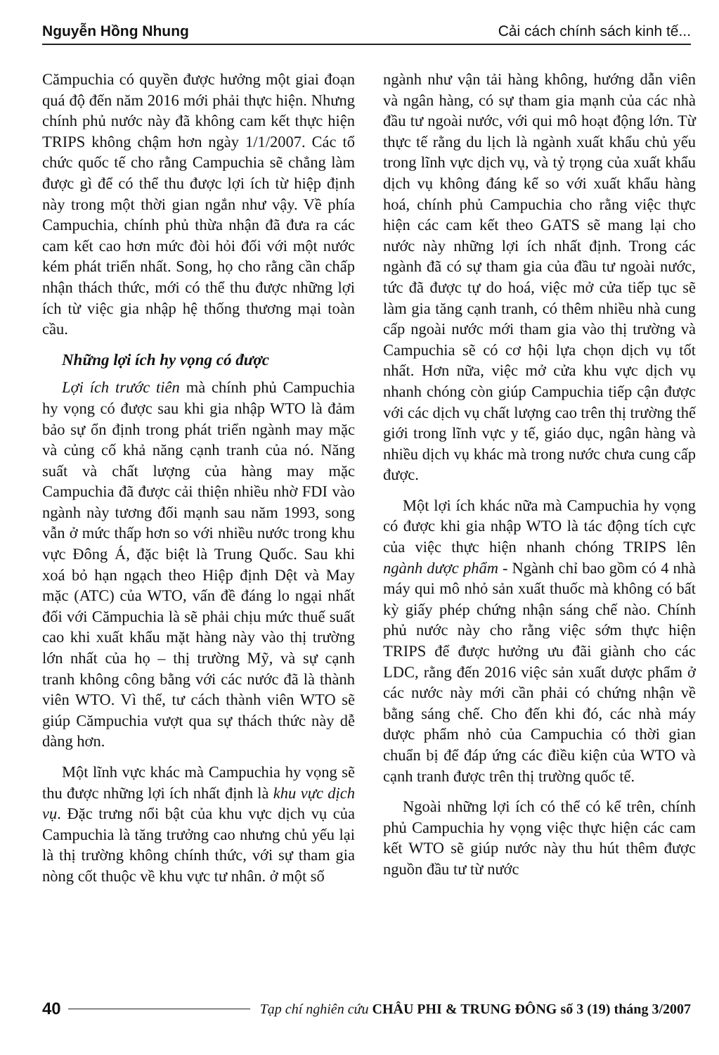Nguyễn Hồng Nhung Cải cách chính sách kinh tế...
Cămpuchia có quyền được hưởng một giai đoạn quá độ đến năm 2016 mới phải thực hiện. Nhưng chính phủ nước này đã không cam kết thực hiện TRIPS không chậm hơn ngày 1/1/2007. Các tổ chức quốc tế cho rằng Campuchia sẽ chẳng làm được gì để có thể thu được lợi ích từ hiệp định này trong một thời gian ngắn như vậy. Về phía Campuchia, chính phủ thừa nhận đã đưa ra các cam kết cao hơn mức đòi hỏi đối với một nước kém phát triển nhất. Song, họ cho rằng cần chấp nhận thách thức, mới có thể thu được những lợi ích từ việc gia nhập hệ thống thương mại toàn cầu.
Những lợi ích hy vọng có được
Lợi ích trước tiên mà chính phủ Campuchia hy vọng có được sau khi gia nhập WTO là đảm bảo sự ổn định trong phát triển ngành may mặc và củng cố khả năng cạnh tranh của nó. Năng suất và chất lượng của hàng may mặc Campuchia đã được cải thiện nhiều nhờ FDI vào ngành này tương đối mạnh sau năm 1993, song vẫn ở mức thấp hơn so với nhiều nước trong khu vực Đông Á, đặc biệt là Trung Quốc. Sau khi xoá bỏ hạn ngạch theo Hiệp định Dệt và May mặc (ATC) của WTO, vấn đề đáng lo ngại nhất đối với Cămpuchia là sẽ phải chịu mức thuế suất cao khi xuất khẩu mặt hàng này vào thị trường lớn nhất của họ – thị trường Mỹ, và sự cạnh tranh không công bằng với các nước đã là thành viên WTO. Vì thế, tư cách thành viên WTO sẽ giúp Cămpuchia vượt qua sự thách thức này dễ dàng hơn.
Một lĩnh vực khác mà Campuchia hy vọng sẽ thu được những lợi ích nhất định là khu vực dịch vụ. Đặc trưng nổi bật của khu vực dịch vụ của Campuchia là tăng trưởng cao nhưng chủ yếu lại là thị trường không chính thức, với sự tham gia nòng cốt thuộc về khu vực tư nhân. ở một số
ngành như vận tải hàng không, hướng dẫn viên và ngân hàng, có sự tham gia mạnh của các nhà đầu tư ngoài nước, với qui mô hoạt động lớn. Từ thực tế rằng du lịch là ngành xuất khẩu chủ yếu trong lĩnh vực dịch vụ, và tỷ trọng của xuất khẩu dịch vụ không đáng kể so với xuất khẩu hàng hoá, chính phủ Campuchia cho rằng việc thực hiện các cam kết theo GATS sẽ mang lại cho nước này những lợi ích nhất định. Trong các ngành đã có sự tham gia của đầu tư ngoài nước, tức đã được tự do hoá, việc mở cửa tiếp tục sẽ làm gia tăng cạnh tranh, có thêm nhiều nhà cung cấp ngoài nước mới tham gia vào thị trường và Campuchia sẽ có cơ hội lựa chọn dịch vụ tốt nhất. Hơn nữa, việc mở cửa khu vực dịch vụ nhanh chóng còn giúp Campuchia tiếp cận được với các dịch vụ chất lượng cao trên thị trường thế giới trong lĩnh vực y tế, giáo dục, ngân hàng và nhiều dịch vụ khác mà trong nước chưa cung cấp được.
Một lợi ích khác nữa mà Campuchia hy vọng có được khi gia nhập WTO là tác động tích cực của việc thực hiện nhanh chóng TRIPS lên ngành dược phẩm - Ngành chỉ bao gồm có 4 nhà máy qui mô nhỏ sản xuất thuốc mà không có bất kỳ giấy phép chứng nhận sáng chế nào. Chính phủ nước này cho rằng việc sớm thực hiện TRIPS để được hưởng ưu đãi giành cho các LDC, rằng đến 2016 việc sản xuất dược phẩm ở các nước này mới cần phải có chứng nhận về bằng sáng chế. Cho đến khi đó, các nhà máy dược phẩm nhỏ của Campuchia có thời gian chuẩn bị để đáp ứng các điều kiện của WTO và cạnh tranh được trên thị trường quốc tế.
Ngoài những lợi ích có thể có kể trên, chính phủ Campuchia hy vọng việc thực hiện các cam kết WTO sẽ giúp nước này thu hút thêm được nguồn đầu tư từ nước
40 Tạp chí nghiên cứu CHÂU PHI & TRUNG ĐÔNG số 3 (19) tháng 3/2007